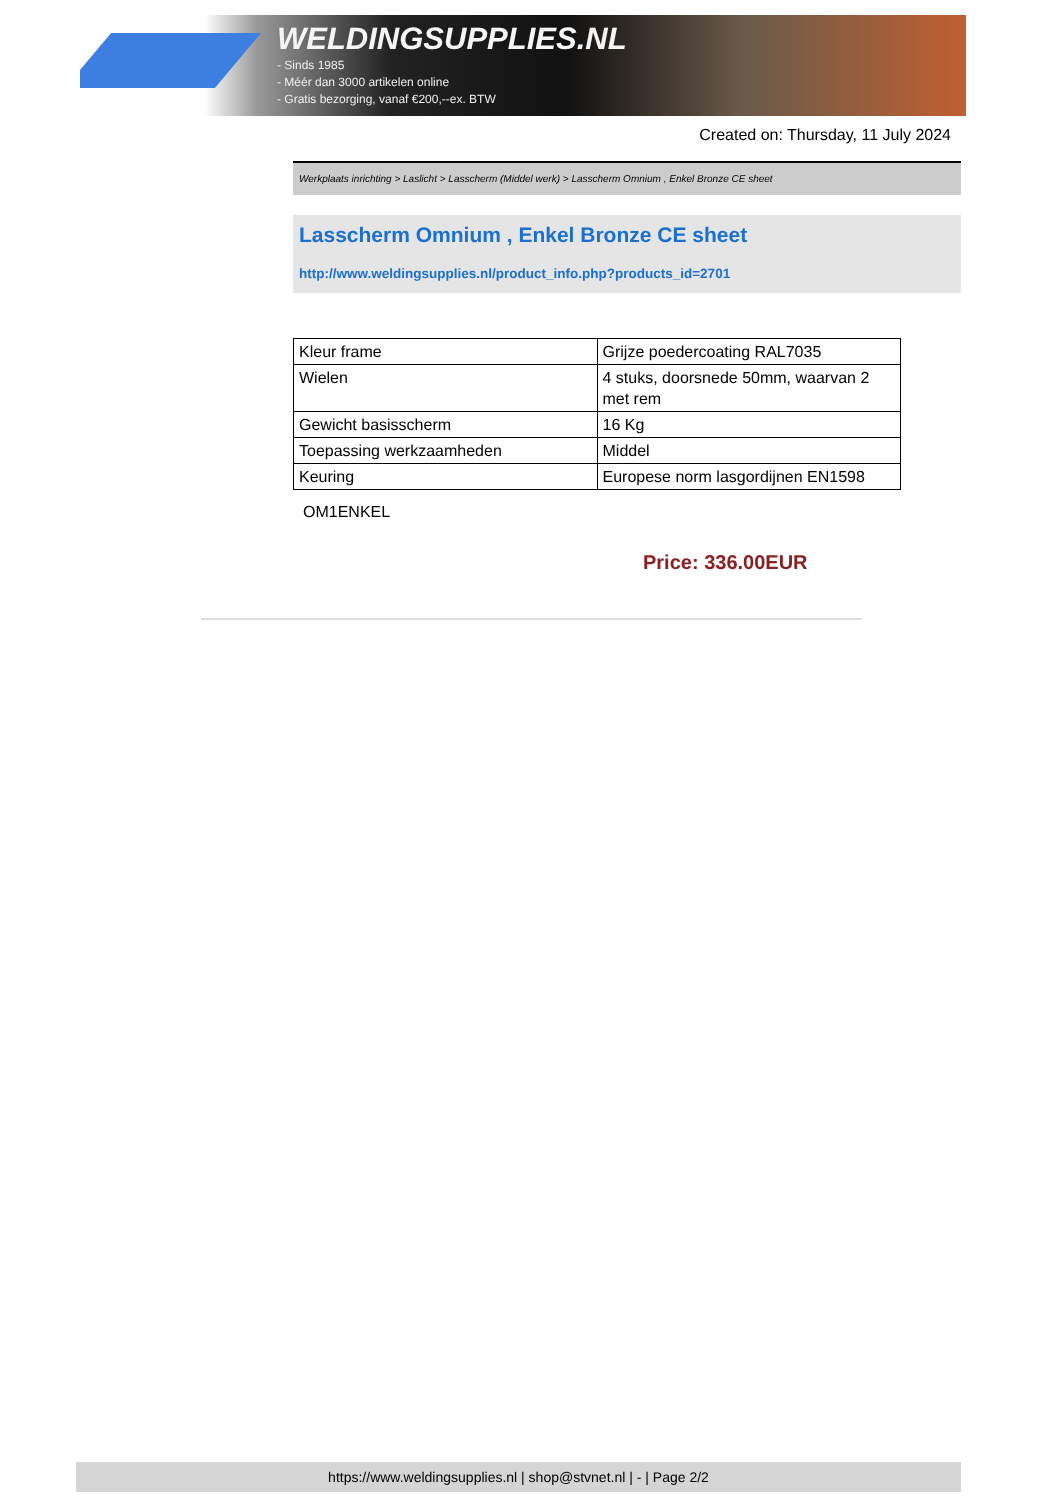WELDINGSUPPLIES.NL
- Sinds 1985
- Méér dan 3000 artikelen online
- Gratis bezorging, vanaf €200,--ex. BTW
Created on: Thursday, 11 July 2024
Werkplaats inrichting > Laslicht > Lasscherm (Middel werk) > Lasscherm Omnium , Enkel Bronze CE sheet
Lasscherm Omnium , Enkel Bronze CE sheet
http://www.weldingsupplies.nl/product_info.php?products_id=2701
| Kleur frame | Grijze poedercoating RAL7035 |
| Wielen | 4 stuks, doorsnede 50mm, waarvan 2 met rem |
| Gewicht basisscherm | 16 Kg |
| Toepassing werkzaamheden | Middel |
| Keuring | Europese norm lasgordijnen EN1598 |
OM1ENKEL
Price: 336.00EUR
https://www.weldingsupplies.nl | shop@stvnet.nl | - | Page 2/2